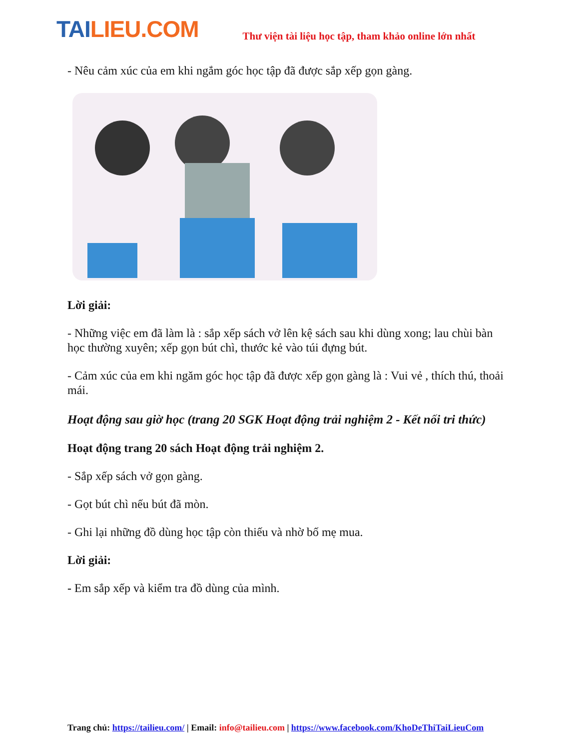TAILIEU.COM
Thư viện tài liệu học tập, tham khảo online lớn nhất
- Nêu cảm xúc của em khi ngắm góc học tập đã được sắp xếp gọn gàng.
Lời giải:
- Những việc em đã làm là : sắp xếp sách vở lên kệ sách sau khi dùng xong; lau chùi bàn học thường xuyên; xếp gọn bút chì, thước kẻ vào túi đựng bút.
- Cảm xúc của em khi ngăm góc học tập đã được xếp gọn gàng là : Vui vẻ , thích thú, thoải mái.
Hoạt động sau giờ học (trang 20 SGK Hoạt động trải nghiệm 2 - Kết nối tri thức)
Hoạt động trang 20 sách Hoạt động trải nghiệm 2.
- Sắp xếp sách vở gọn gàng.
- Gọt bút chì nếu bút đã mòn.
- Ghi lại những đồ dùng học tập còn thiếu và nhờ bố mẹ mua.
Lời giải:
- Em sắp xếp và kiểm tra đồ dùng của mình.
Trang chủ: https://tailieu.com/ | Email: info@tailieu.com | https://www.facebook.com/KhoDeThiTaiLieuCom